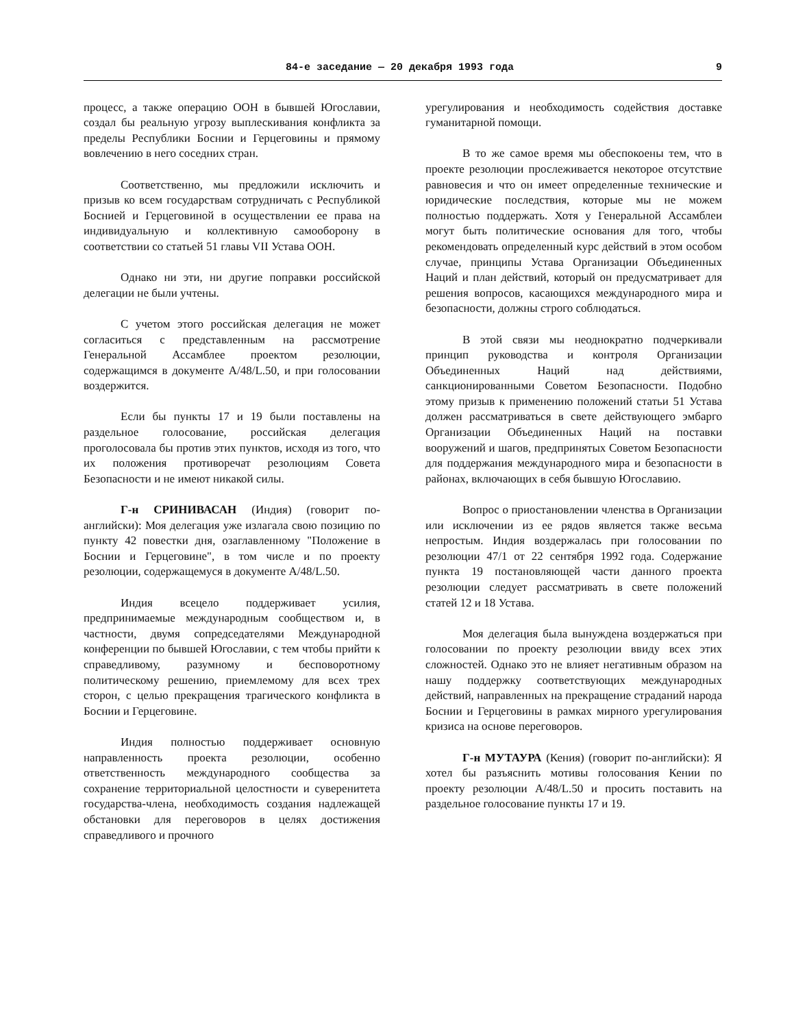84-е заседание — 20 декабря 1993 года 9
процесс, а также операцию ООН в бывшей Югославии, создал бы реальную угрозу выплескивания конфликта за пределы Республики Боснии и Герцеговины и прямому вовлечению в него соседних стран.
Соответственно, мы предложили исключить и призыв ко всем государствам сотрудничать с Республикой Боснией и Герцеговиной в осуществлении ее права на индивидуальную и коллективную самооборону в соответствии со статьей 51 главы VII Устава ООН.
Однако ни эти, ни другие поправки российской делегации не были учтены.
С учетом этого российская делегация не может согласиться с представленным на рассмотрение Генеральной Ассамблее проектом резолюции, содержащимся в документе A/48/L.50, и при голосовании воздержится.
Если бы пункты 17 и 19 были поставлены на раздельное голосование, российская делегация проголосовала бы против этих пунктов, исходя из того, что их положения противоречат резолюциям Совета Безопасности и не имеют никакой силы.
Г-н СРИНИВАСАН (Индия) (говорит по-английски): Моя делегация уже излагала свою позицию по пункту 42 повестки дня, озаглавленному "Положение в Боснии и Герцеговине", в том числе и по проекту резолюции, содержащемуся в документе A/48/L.50.
Индия всецело поддерживает усилия, предпринимаемые международным сообществом и, в частности, двумя сопредседателями Международной конференции по бывшей Югославии, с тем чтобы прийти к справедливому, разумному и бесповоротному политическому решению, приемлемому для всех трех сторон, с целью прекращения трагического конфликта в Боснии и Герцеговине.
Индия полностью поддерживает основную направленность проекта резолюции, особенно ответственность международного сообщества за сохранение территориальной целостности и суверенитета государства-члена, необходимость создания надлежащей обстановки для переговоров в целях достижения справедливого и прочного
урегулирования и необходимость содействия доставке гуманитарной помощи.
В то же самое время мы обеспокоены тем, что в проекте резолюции прослеживается некоторое отсутствие равновесия и что он имеет определенные технические и юридические последствия, которые мы не можем полностью поддержать. Хотя у Генеральной Ассамблеи могут быть политические основания для того, чтобы рекомендовать определенный курс действий в этом особом случае, принципы Устава Организации Объединенных Наций и план действий, который он предусматривает для решения вопросов, касающихся международного мира и безопасности, должны строго соблюдаться.
В этой связи мы неоднократно подчеркивали принцип руководства и контроля Организации Объединенных Наций над действиями, санкционированными Советом Безопасности. Подобно этому призыв к применению положений статьи 51 Устава должен рассматриваться в свете действующего эмбарго Организации Объединенных Наций на поставки вооружений и шагов, предпринятых Советом Безопасности для поддержания международного мира и безопасности в районах, включающих в себя бывшую Югославию.
Вопрос о приостановлении членства в Организации или исключении из ее рядов является также весьма непростым. Индия воздержалась при голосовании по резолюции 47/1 от 22 сентября 1992 года. Содержание пункта 19 постановляющей части данного проекта резолюции следует рассматривать в свете положений статей 12 и 18 Устава.
Моя делегация была вынуждена воздержаться при голосовании по проекту резолюции ввиду всех этих сложностей. Однако это не влияет негативным образом на нашу поддержку соответствующих международных действий, направленных на прекращение страданий народа Боснии и Герцеговины в рамках мирного урегулирования кризиса на основе переговоров.
Г-н МУТАУРА (Кения) (говорит по-английски): Я хотел бы разъяснить мотивы голосования Кении по проекту резолюции A/48/L.50 и просить поставить на раздельное голосование пункты 17 и 19.